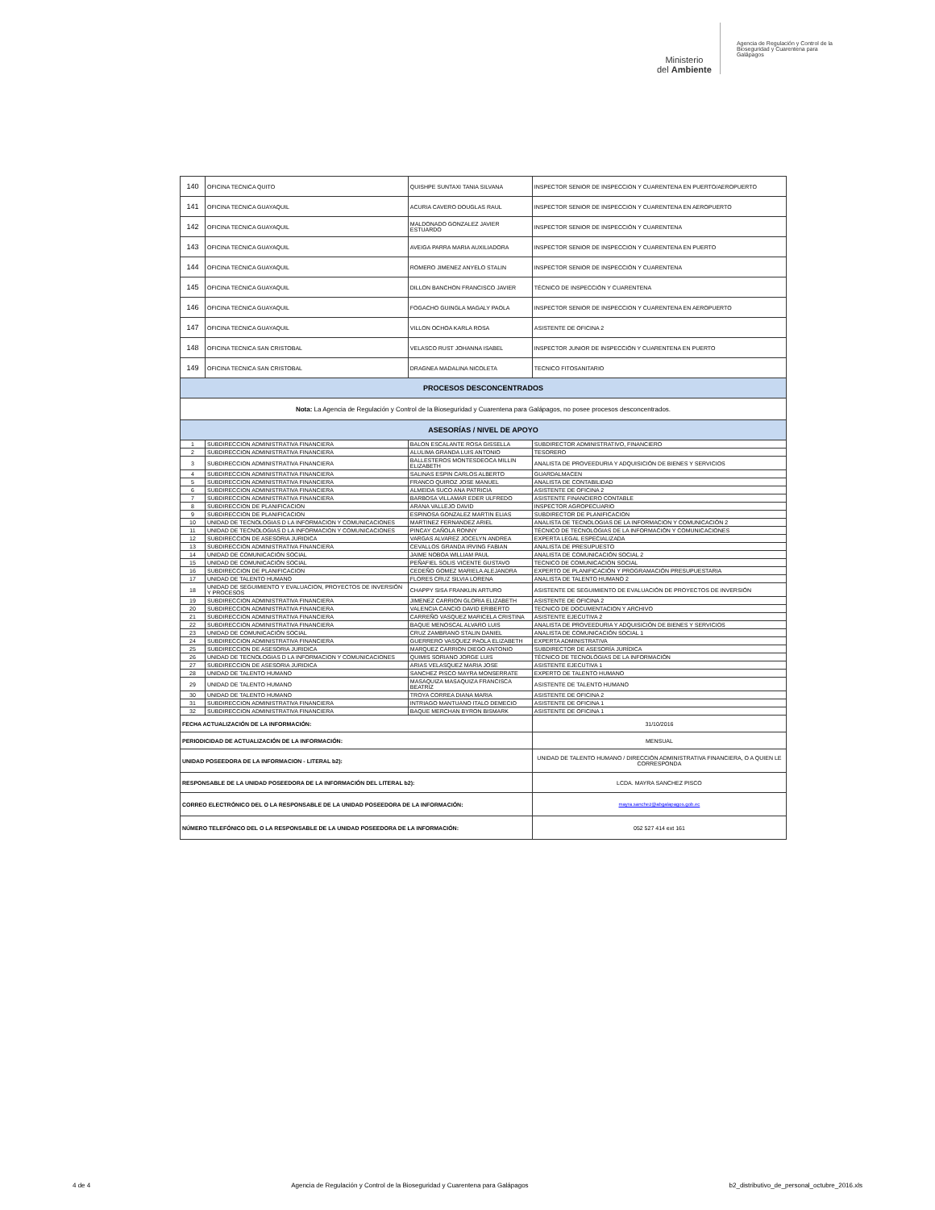Ministerio
del Ambiente
Agencia de Regulación y Control de la Bioseguridad y Cuarentena para Galápagos
| 140 | OFICINA TECNICA QUITO | QUISHPE SUNTAXI TANIA SILVANA | INSPECTOR SENIOR DE INSPECCION Y CUARENTENA EN PUERTO/AEROPUERTO |
| 141 | OFICINA TECNICA GUAYAQUIL | ACURIA CAVERO DOUGLAS RAUL | INSPECTOR SENIOR DE INSPECCION Y CUARENTENA EN AEROPUERTO |
| 142 | OFICINA TECNICA GUAYAQUIL | MALDONADO GONZALEZ JAVIER ESTUARDO | INSPECTOR SENIOR DE INSPECCIÓN Y CUARENTENA |
| 143 | OFICINA TECNICA GUAYAQUIL | AVEIGA PARRA MARIA AUXILIADORA | INSPECTOR SENIOR DE INSPECCION Y CUARENTENA EN PUERTO |
| 144 | OFICINA TECNICA GUAYAQUIL | ROMERO JIMENEZ ANYELO STALIN | INSPECTOR SENIOR DE INSPECCIÓN Y CUARENTENA |
| 145 | OFICINA TECNICA GUAYAQUIL | DILLON BANCHON FRANCISCO JAVIER | TÉCNICO DE INSPECCIÓN Y CUARENTENA |
| 146 | OFICINA TECNICA GUAYAQUIL | FOGACHO GUINGLA MAGALY PAOLA | INSPECTOR SENIOR DE INSPECCION Y CUARENTENA EN AEROPUERTO |
| 147 | OFICINA TECNICA GUAYAQUIL | VILLON OCHOA KARLA ROSA | ASISTENTE DE OFICINA 2 |
| 148 | OFICINA TECNICA SAN CRISTOBAL | VELASCO RUST JOHANNA ISABEL | INSPECTOR JUNIOR DE INSPECCIÓN Y CUARENTENA EN PUERTO |
| 149 | OFICINA TECNICA SAN CRISTOBAL | DRAGNEA MADALINA NICOLETA | TECNICO FITOSANITARIO |
| PROCESOS DESCONCENTRADOS | | | |
| Nota: La Agencia de Regulación y Control de la Bioseguridad y Cuarentena para Galápagos, no posee procesos desconcentrados. | | | |
| ASESORÍAS / NIVEL DE APOYO | | | |
| 1 | SUBDIRECCION ADMINISTRATIVA FINANCIERA | BALON ESCALANTE ROSA GISSELLA | SUBDIRECTOR ADMINISTRATIVO, FINANCIERO |
| 2 | SUBDIRECCION ADMINISTRATIVA FINANCIERA | ALULIMA GRANDA LUIS ANTONIO | TESORERO |
| 3 | SUBDIRECCION ADMINISTRATIVA FINANCIERA | BALLESTEROS MONTESDEOCA MILLIN ELIZABETH | ANALISTA DE PROVEEDURIA Y ADQUISICIÓN DE BIENES Y SERVICIOS |
| 4 | SUBDIRECCION ADMINISTRATIVA FINANCIERA | SALINAS ESPIN CARLOS ALBERTO | GUARDALMACEN |
| 5 | SUBDIRECCION ADMINISTRATIVA FINANCIERA | FRANCO QUIROZ JOSE MANUEL | ANALISTA DE CONTABILIDAD |
| 6 | SUBDIRECCION ADMINISTRATIVA FINANCIERA | ALMEIDA SUCO ANA PATRICIA | ASISTENTE DE OFICINA 2 |
| 7 | SUBDIRECCION ADMINISTRATIVA FINANCIERA | BARBOSA VILLAMAR EDER ULFREDO | ASISTENTE FINANCIERO CONTABLE |
| 8 | SUBDIRECCION DE PLANIFICACION | ARANA VALLEJO DAVID | INSPECTOR AGROPECUARIO |
| 9 | SUBDIRECCION DE PLANIFICACION | ESPINOSA GONZALEZ MARTIN ELIAS | SUBDIRECTOR DE PLANIFICACION |
| 10 | UNIDAD DE TECNOLOGIAS D LA INFORMACION Y COMUNICACIONES | MARTINEZ FERNANDEZ ARIEL | ANALISTA DE TECNOLOGIAS DE LA INFORMACION Y COMUNICACIÓN 2 |
| 11 | UNIDAD DE TECNOLOGIAS D LA INFORMACION Y COMUNICACIONES | PINCAY CAÑOLA RONNY | TÉCNICO DE TECNOLÓGIAS DE LA INFORMACIÓN Y COMUNICACIONES |
| 12 | SUBDIRECCION DE ASESORIA JURIDICA | VARGAS ALVAREZ JOCELYN ANDREA | EXPERTA LEGAL ESPECIALIZADA |
| 13 | SUBDIRECCION ADMINISTRATIVA FINANCIERA | CEVALLOS GRANDA IRVING FABIAN | ANALISTA DE PRESUPUESTO |
| 14 | UNIDAD DE COMUNICACIÓN SOCIAL | JAIME NOBOA WILLIAM PAUL | ANALISTA DE COMUNICACIÓN SOCIAL 2 |
| 15 | UNIDAD DE COMUNICACIÓN SOCIAL | PEÑAFIEL SOLIS VICENTE GUSTAVO | TECNICO DE COMUNICACIÓN SOCIAL |
| 16 | SUBDIRECCION DE PLANIFICACION | CEDEÑO GOMEZ MARIELA ALEJANDRA | EXPERTO DE PLANIFICACIÓN Y PROGRAMACIÓN PRESUPUESTARIA |
| 17 | UNIDAD DE TALENTO HUMANO | FLORES CRUZ SILVIA LORENA | ANALISTA DE TALENTO HUMANO 2 |
| 18 | UNIDAD DE SEGUIMIENTO Y EVALUACION, PROYECTOS DE INVERSIÓN Y PROCESOS | CHAPPY SISA FRANKLIN ARTURO | ASISTENTE DE SEGUIMIENTO DE EVALUACIÓN DE PROYECTOS DE INVERSIÓN |
| 19 | SUBDIRECCION ADMINISTRATIVA FINANCIERA | JIMENEZ CARRION GLORIA ELIZABETH | ASISTENTE DE OFICINA 2 |
| 20 | SUBDIRECCION ADMINISTRATIVA FINANCIERA | VALENCIA CANCIO DAVID ERIBERTO | TECNICO DE DOCUMENTACION Y ARCHIVO |
| 21 | SUBDIRECCION ADMINISTRATIVA FINANCIERA | CARREÑO VASQUEZ MARICELA CRISTINA | ASISTENTE EJECUTIVA 2 |
| 22 | SUBDIRECCION ADMINISTRATIVA FINANCIERA | BAQUE MENOSCAL ALVARO LUIS | ANALISTA DE PROVEEDURIA Y ADQUISICIÓN DE BIENES Y SERVICIOS |
| 23 | UNIDAD DE COMUNICACIÓN SOCIAL | CRUZ ZAMBRANO STALIN DANIEL | ANALISTA DE COMUNICACIÓN SOCIAL 1 |
| 24 | SUBDIRECCION ADMINISTRATIVA FINANCIERA | GUERRERO VASQUEZ PAOLA ELIZABETH | EXPERTA ADMINISTRATIVA |
| 25 | SUBDIRECCION DE ASESORIA JURIDICA | MARQUEZ CARRION DIEGO ANTONIO | SUBDIRECTOR DE ASESORÍA JURÍDICA |
| 26 | UNIDAD DE TECNOLOGIAS D LA INFORMACION Y COMUNICACIONES | QUIMIS SORIANO JORGE LUIS | TÉCNICO DE TECNOLÓGIAS DE LA INFORMACIÓN |
| 27 | SUBDIRECCION DE ASESORIA JURIDICA | ARIAS VELASQUEZ MARIA JOSE | ASISTENTE EJECUTIVA 1 |
| 28 | UNIDAD DE TALENTO HUMANO | SANCHEZ PISCO MAYRA MONSERRATE | EXPERTO DE TALENTO HUMANO |
| 29 | UNIDAD DE TALENTO HUMANO | MASAQUIZA MASAQUIZA FRANCISCA BEATRIZ | ASISTENTE DE TALENTO HUMANO |
| 30 | UNIDAD DE TALENTO HUMANO | TROYA CORREA DIANA MARIA | ASISTENTE DE OFICINA 2 |
| 31 | SUBDIRECCION ADMINISTRATIVA FINANCIERA | INTRIAGO MANTUANO ITALO DEMECIO | ASISTENTE DE OFICINA 1 |
| 32 | SUBDIRECCION ADMINISTRATIVA FINANCIERA | BAQUE MERCHAN BYRON BISMARK | ASISTENTE DE OFICINA 1 |
| FECHA ACTUALIZACIÓN DE LA INFORMACIÓN: | | | 31/10/2016 |
| PERIODICIDAD DE ACTUALIZACIÓN DE LA INFORMACIÓN: | | | MENSUAL |
| UNIDAD POSEEDORA DE LA INFORMACION - LITERAL b2): | | | UNIDAD DE TALENTO HUMANO / DIRECCIÓN ADMINISTRATIVA FINANCIERA, O A QUIEN LE CORRESPONDA |
| RESPONSABLE DE LA UNIDAD POSEEDORA DE LA INFORMACIÓN DEL LITERAL b2): | | | LCDA. MAYRA SANCHEZ PISCO |
| CORREO ELECTRÓNICO DEL O LA RESPONSABLE DE LA UNIDAD POSEEDORA DE LA INFORMACIÓN: | | | mayra.sanchez@abgalapagos.gob.ec |
| NÚMERO TELEFÓNICO DEL O LA RESPONSABLE DE LA UNIDAD POSEEDORA DE LA INFORMACIÓN: | | | 052 527 414 ext 161 |
4 de 4 Agencia de Regulación y Control de la Bioseguridad y Cuarentena para Galápagos b2_distributivo_de_personal_octubre_2016.xls